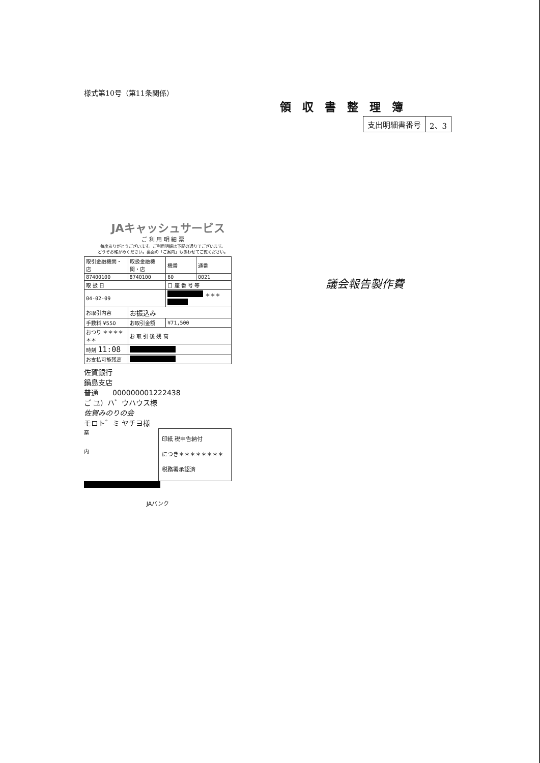様式第10号（第11条関係）
領収書整理簿
| 支出明細書番号 | 2、3 |
JAキャッシュサービス
ご 利 用 明 細 票
毎度ありがとうございます。ご利用明細は下記の通りでございます。
どうぞお確かめください。裏面の「ご案内」もあわせてご覧ください。
| 取引金融機関・店 | 取扱金融機関・店 | 機番 | 通番 |
| 87400100 | 8740100 | 60 | 0021 |
| 取 扱 日 | | 口 座 番 号 等 | |
| 04-02-09 | | ＊＊＊ | |
| お取引内容 | お振込み | | |
| 手数料 ¥550 | お取引金額 | ¥71,500 | |
| おつり ＊＊＊＊＊＊ | お 取 引 後 残 高 | | |
| 時刻 11:08 | | | |
| お支払可能残高 | | | |
佐賀銀行
鍋島支店
普通　　000000001222438
ご ユ）ハ゛ウハウス様
佐賀みのりの会
モロト゛ミ ヤチヨ様
印紙 税申告納付
につき＊＊＊＊＊＊＊＊
税務署承認済
案
内
JAバンク
議会報告製作費